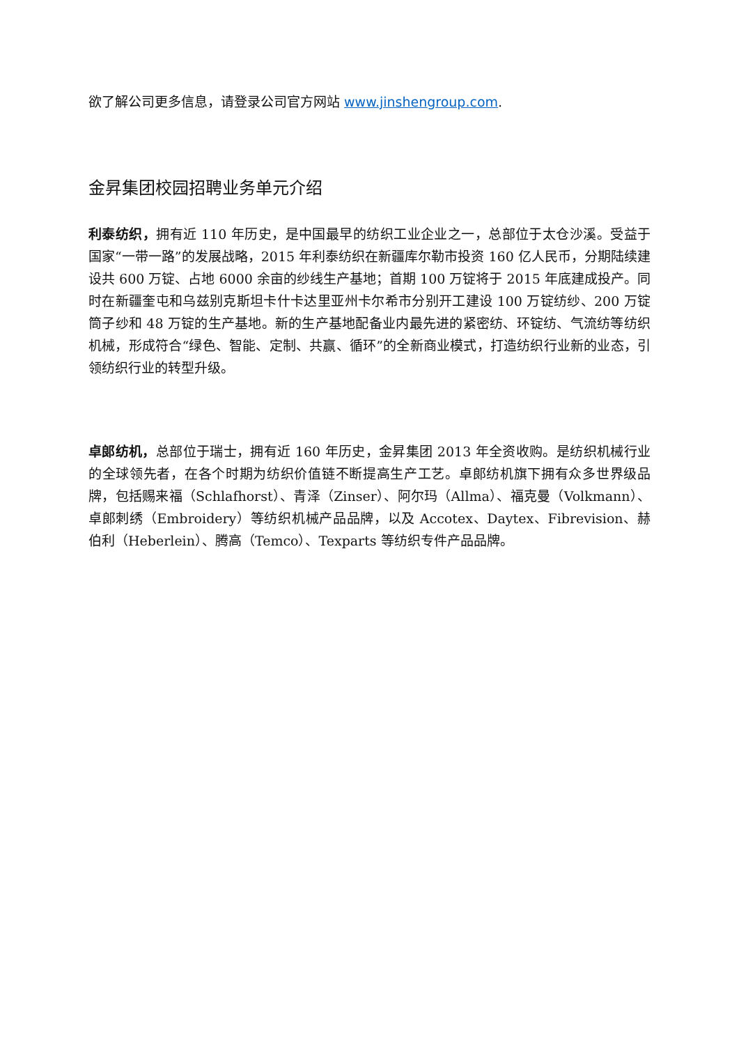欲了解公司更多信息，请登录公司官方网站 www.jinshengroup.com.
金昇集团校园招聘业务单元介绍
利泰纺织，拥有近 110 年历史，是中国最早的纺织工业企业之一，总部位于太仓沙溪。受益于国家“一带一路”的发展战略，2015 年利泰纺织在新疆库尔勒市投资 160 亿人民币，分期陆续建设共 600 万锭、占地 6000 余亩的纱线生产基地；首期 100 万锭将于 2015 年底建成投产。同时在新疆奎屯和乌兹别克斯坦卡什卡达里亚州卡尔希市分别开工建设 100 万锭纺纱、200 万锭筒子纱和 48 万锭的生产基地。新的生产基地配备业内最先进的紧密纺、环锭纺、气流纺等纺织机械，形成符合“绿色、智能、定制、共赢、循环”的全新商业模式，打造纺织行业新的业态，引领纺织行业的转型升级。
卓郎纺机，总部位于瑞士，拥有近 160 年历史，金昇集团 2013 年全资收购。是纺织机械行业的全球领先者，在各个时期为纺织价值链不断提高生产工艺。卓郎纺机旗下拥有众多世界级品牌，包括赐来福（Schlafhorst）、青泽（Zinser）、阿尔玛（Allma）、福克曼（Volkmann）、卓郎刺绣（Embroidery）等纺织机械产品品牌，以及 Accotex、Daytex、Fibrevision、赫伯利（Heberlein）、腾高（Temco）、Texparts 等纺织专件产品品牌。